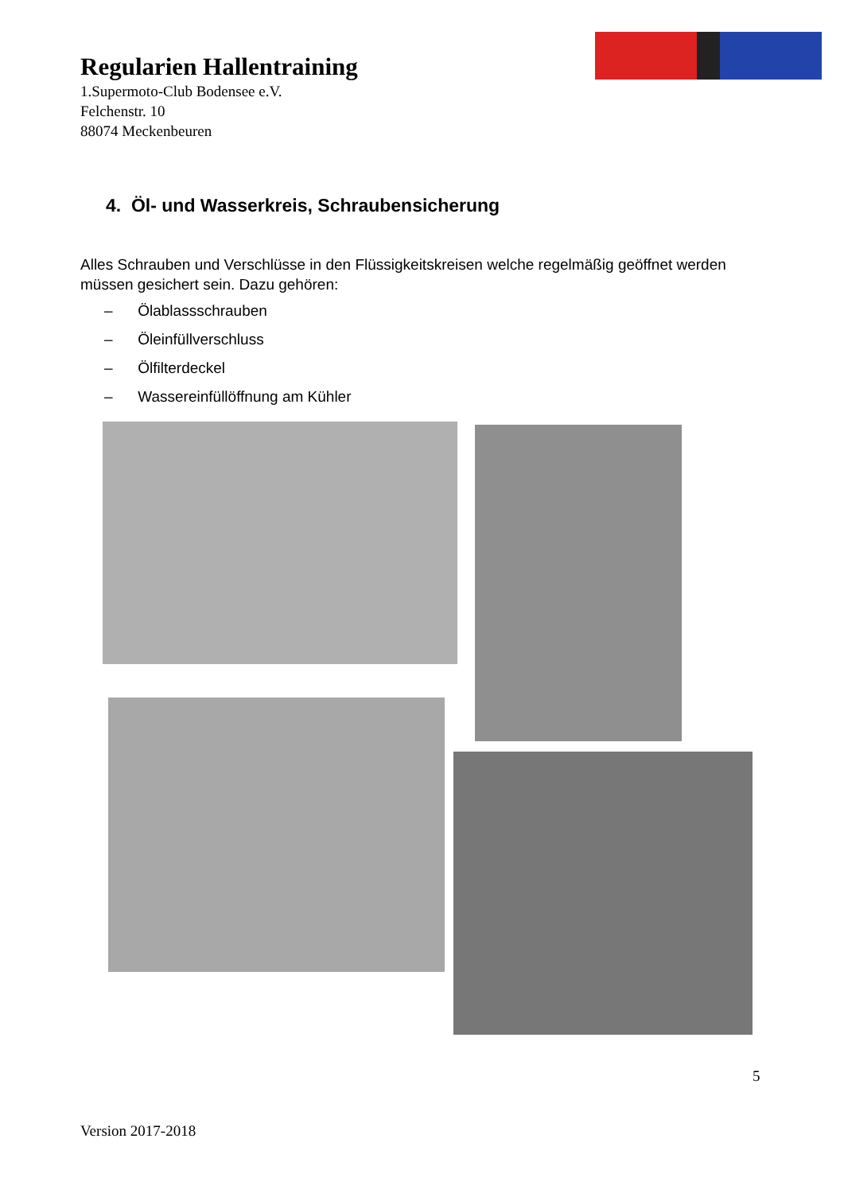Regularien Hallentraining
1.Supermoto-Club Bodensee e.V.
Felchenstr. 10
88074 Meckenbeuren
4. Öl- und Wasserkreis, Schraubensicherung
Alles Schrauben und Verschlüsse in den Flüssigkeitskreisen welche regelmäßig geöffnet werden müssen gesichert sein. Dazu gehören:
– Ölablassschrauben
– Öleinfüllverschluss
– Ölfilterdeckel
– Wassereinfüllöffnung am Kühler
5
Version 2017-2018